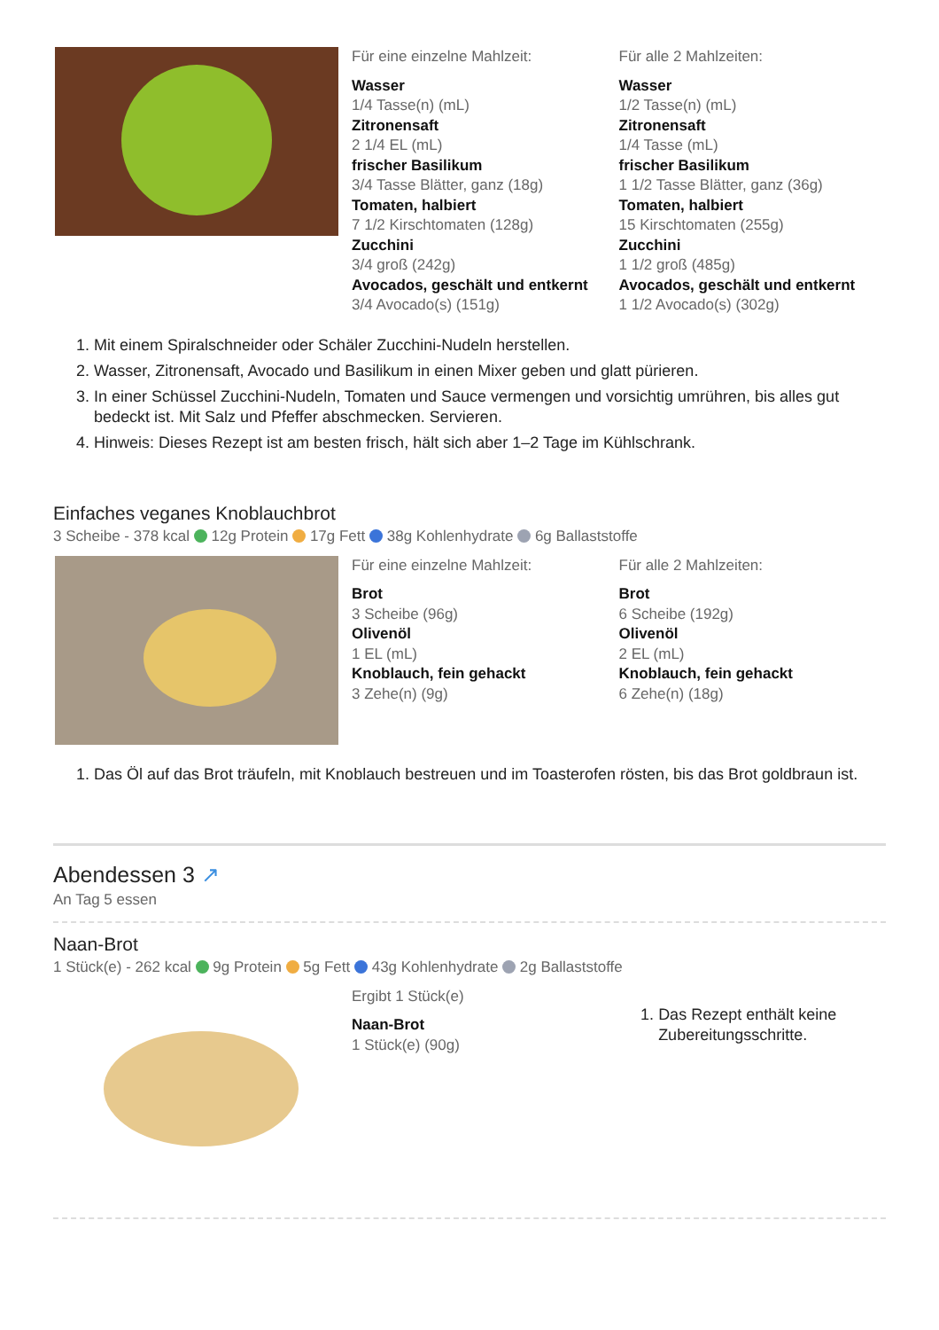Für eine einzelne Mahlzeit:
Wasser
1/4 Tasse(n) (mL)
Zitronensaft
2 1/4 EL (mL)
frischer Basilikum
3/4 Tasse Blätter, ganz (18g)
Tomaten, halbiert
7 1/2 Kirschtomaten (128g)
Zucchini
3/4 groß (242g)
Avocados, geschält und entkernt
3/4 Avocado(s) (151g)
Für alle 2 Mahlzeiten:
Wasser
1/2 Tasse(n) (mL)
Zitronensaft
1/4 Tasse (mL)
frischer Basilikum
1 1/2 Tasse Blätter, ganz (36g)
Tomaten, halbiert
15 Kirschtomaten (255g)
Zucchini
1 1/2 groß (485g)
Avocados, geschält und entkernt
1 1/2 Avocado(s) (302g)
1. Mit einem Spiralschneider oder Schäler Zucchini-Nudeln herstellen.
2. Wasser, Zitronensaft, Avocado und Basilikum in einen Mixer geben und glatt pürieren.
3. In einer Schüssel Zucchini-Nudeln, Tomaten und Sauce vermengen und vorsichtig umrühren, bis alles gut bedeckt ist. Mit Salz und Pfeffer abschmecken. Servieren.
4. Hinweis: Dieses Rezept ist am besten frisch, hält sich aber 1–2 Tage im Kühlschrank.
Einfaches veganes Knoblauchbrot
3 Scheibe - 378 kcal 12g Protein 17g Fett 38g Kohlenhydrate 6g Ballaststoffe
Für eine einzelne Mahlzeit:
Brot
3 Scheibe (96g)
Olivenöl
1 EL (mL)
Knoblauch, fein gehackt
3 Zehe(n) (9g)
Für alle 2 Mahlzeiten:
Brot
6 Scheibe (192g)
Olivenöl
2 EL (mL)
Knoblauch, fein gehackt
6 Zehe(n) (18g)
1. Das Öl auf das Brot träufeln, mit Knoblauch bestreuen und im Toasterofen rösten, bis das Brot goldbraun ist.
Abendessen 3 ↗
An Tag 5 essen
Naan-Brot
1 Stück(e) - 262 kcal 9g Protein 5g Fett 43g Kohlenhydrate 2g Ballaststoffe
Ergibt 1 Stück(e)
Naan-Brot
1 Stück(e) (90g)
1. Das Rezept enthält keine Zubereitungsschritte.